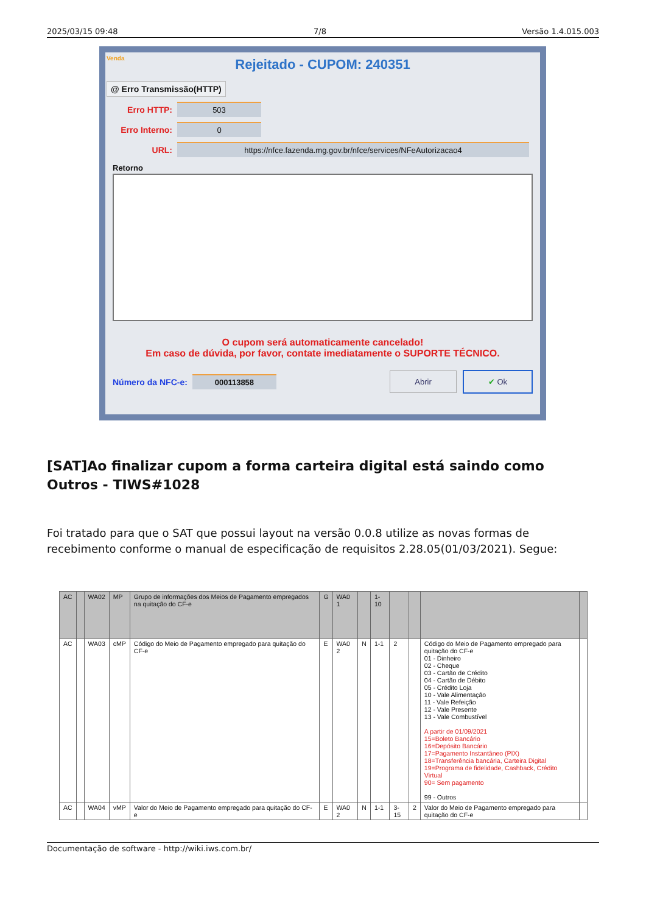2025/03/15 09:48 7/8 Versão 1.4.015.003
Venda
Rejeitado - CUPOM: 240351
@ Erro Transmissão(HTTP)
Erro HTTP:
503
Erro Interno:
0
URL:
https://nfce.fazenda.mg.gov.br/nfce/services/NFeAutorizacao4
Retorno
O cupom será automaticamente cancelado!
Em caso de dúvida, por favor, contate imediatamente o SUPORTE TÉCNICO.
Número da NFC-e: 000113858 Abrir ✔ Ok
[SAT]Ao finalizar cupom a forma carteira digital está saindo como Outros - TIWS#1028
Foi tratado para que o SAT que possui layout na versão 0.0.8 utilize as novas formas de recebimento conforme o manual de especificação de requisitos 2.28.05(01/03/2021). Segue:
| AC | | WA02 | MP | Grupo de informações dos Meios de Pagamento empregados na quitação do CF-e | G | WA0 1 | | 1-10 | | | | |
| AC | | WA03 | cMP | Código do Meio de Pagamento empregado para quitação do CF-e | E | WA0 2 | N | 1-1 | 2 | | Código do Meio de Pagamento empregado para quitação do CF-e 01 - Dinheiro 02 - Cheque 03 - Cartão de Crédito 04 - Cartão de Débito 05 - Crédito Loja 10 - Vale Alimentação 11 - Vale Refeição 12 - Vale Presente 13 - Vale Combustível A partir de 01/09/2021 15=Boleto Bancário 16=Depósito Bancário 17=Pagamento Instantâneo (PIX) 18=Transferência bancária, Carteira Digital 19=Programa de fidelidade, Cashback, Crédito Virtual 90= Sem pagamento 99 - Outros | |
| AC | | WA04 | vMP | Valor do Meio de Pagamento empregado para quitação do CF-e | E | WA0 2 | N | 1-1 | 3-15 | 2 | Valor do Meio de Pagamento empregado para quitação do CF-e | |
Documentação de software - http://wiki.iws.com.br/